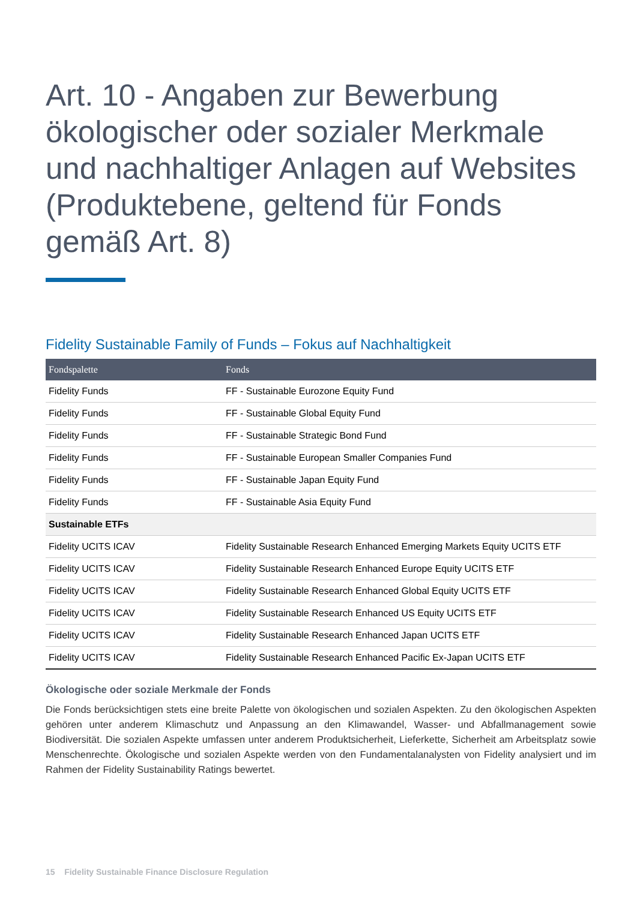Art. 10 - Angaben zur Bewerbung ökologischer oder sozialer Merkmale und nachhaltiger Anlagen auf Websites (Produktebene, geltend für Fonds gemäß Art. 8)
Fidelity Sustainable Family of Funds – Fokus auf Nachhaltigkeit
| Fondspalette | Fonds |
| --- | --- |
| Fidelity Funds | FF - Sustainable Eurozone Equity Fund |
| Fidelity Funds | FF - Sustainable Global Equity Fund |
| Fidelity Funds | FF - Sustainable Strategic Bond Fund |
| Fidelity Funds | FF - Sustainable European Smaller Companies Fund |
| Fidelity Funds | FF - Sustainable Japan Equity Fund |
| Fidelity Funds | FF - Sustainable Asia Equity Fund |
| Sustainable ETFs | |
| Fidelity UCITS ICAV | Fidelity Sustainable Research Enhanced Emerging Markets Equity UCITS ETF |
| Fidelity UCITS ICAV | Fidelity Sustainable Research Enhanced Europe Equity UCITS ETF |
| Fidelity UCITS ICAV | Fidelity Sustainable Research Enhanced Global Equity UCITS ETF |
| Fidelity UCITS ICAV | Fidelity Sustainable Research Enhanced US Equity UCITS ETF |
| Fidelity UCITS ICAV | Fidelity Sustainable Research Enhanced Japan UCITS ETF |
| Fidelity UCITS ICAV | Fidelity Sustainable Research Enhanced Pacific Ex-Japan UCITS ETF |
Ökologische oder soziale Merkmale der Fonds
Die Fonds berücksichtigen stets eine breite Palette von ökologischen und sozialen Aspekten. Zu den ökologischen Aspekten gehören unter anderem Klimaschutz und Anpassung an den Klimawandel, Wasser- und Abfallmanagement sowie Biodiversität. Die sozialen Aspekte umfassen unter anderem Produktsicherheit, Lieferkette, Sicherheit am Arbeitsplatz sowie Menschenrechte. Ökologische und sozialen Aspekte werden von den Fundamentalanalysten von Fidelity analysiert und im Rahmen der Fidelity Sustainability Ratings bewertet.
15 Fidelity Sustainable Finance Disclosure Regulation